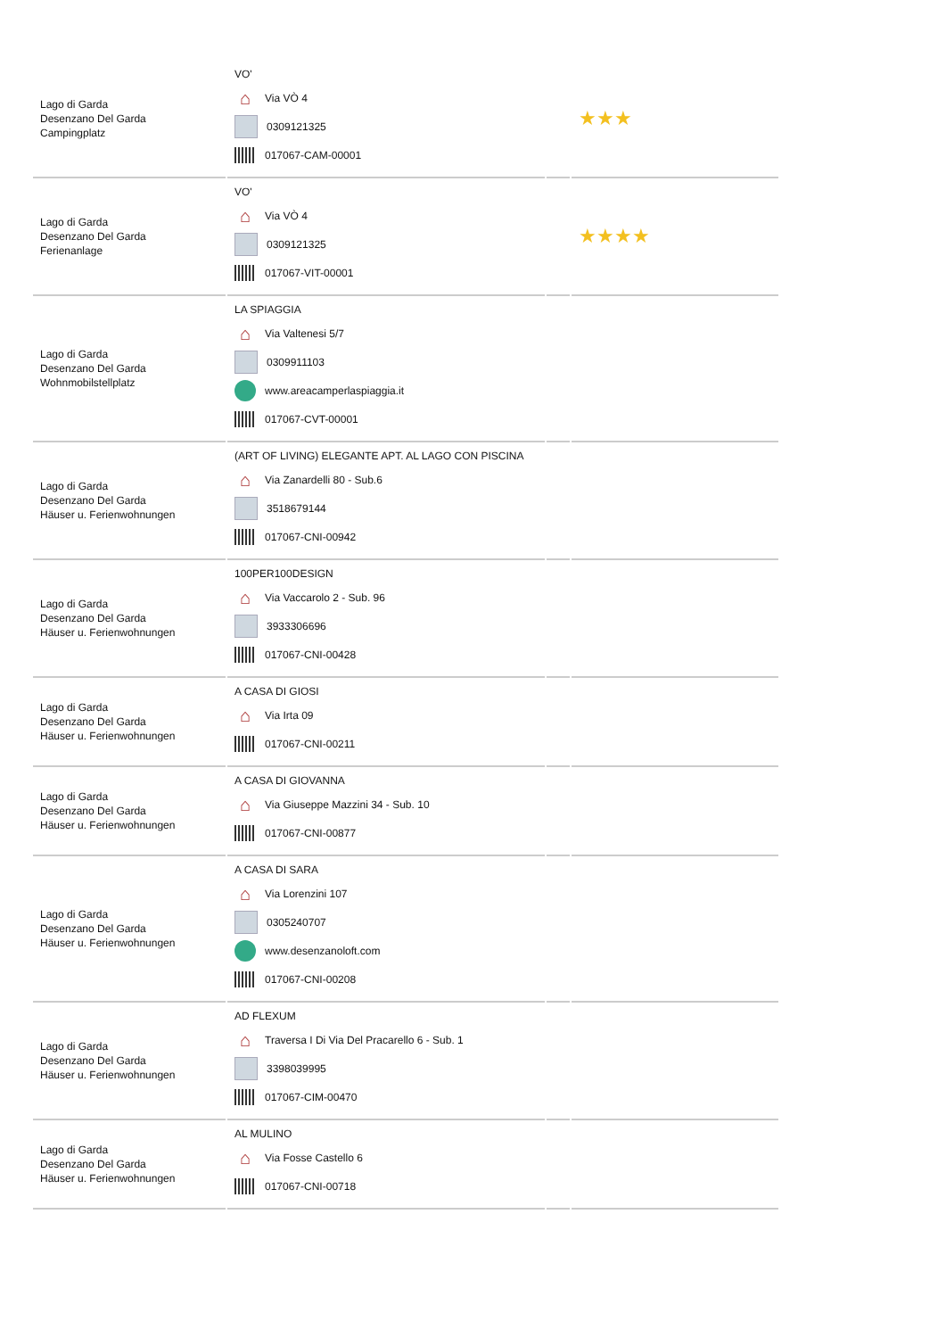| Lago di Garda Desenzano Del Garda Campingplatz | VO' ⌂ Via VÒ 4 0309121325 017067-CAM-00001 | | ★★★ |
| Lago di Garda Desenzano Del Garda Ferienanlage | VO' ⌂ Via VÒ 4 0309121325 017067-VIT-00001 | | ★★★★ |
| Lago di Garda Desenzano Del Garda Wohnmobilstellplatz | LA SPIAGGIA ⌂ Via Valtenesi 5/7 0309911103 www.areacamperlaspiaggia.it 017067-CVT-00001 | | |
| Lago di Garda Desenzano Del Garda Häuser u. Ferienwohnungen | (ART OF LIVING) ELEGANTE APT. AL LAGO CON PISCINA ⌂ Via Zanardelli 80 - Sub.6 3518679144 017067-CNI-00942 | | |
| Lago di Garda Desenzano Del Garda Häuser u. Ferienwohnungen | 100PER100DESIGN ⌂ Via Vaccarolo 2 - Sub. 96 3933306696 017067-CNI-00428 | | |
| Lago di Garda Desenzano Del Garda Häuser u. Ferienwohnungen | A CASA DI GIOSI ⌂ Via Irta 09 017067-CNI-00211 | | |
| Lago di Garda Desenzano Del Garda Häuser u. Ferienwohnungen | A CASA DI GIOVANNA ⌂ Via Giuseppe Mazzini 34 - Sub. 10 017067-CNI-00877 | | |
| Lago di Garda Desenzano Del Garda Häuser u. Ferienwohnungen | A CASA DI SARA ⌂ Via Lorenzini 107 0305240707 www.desenzanoloft.com 017067-CNI-00208 | | |
| Lago di Garda Desenzano Del Garda Häuser u. Ferienwohnungen | AD FLEXUM ⌂ Traversa I Di Via Del Pracarello 6 - Sub. 1 3398039995 017067-CIM-00470 | | |
| Lago di Garda Desenzano Del Garda Häuser u. Ferienwohnungen | AL MULINO ⌂ Via Fosse Castello 6 017067-CNI-00718 | | |